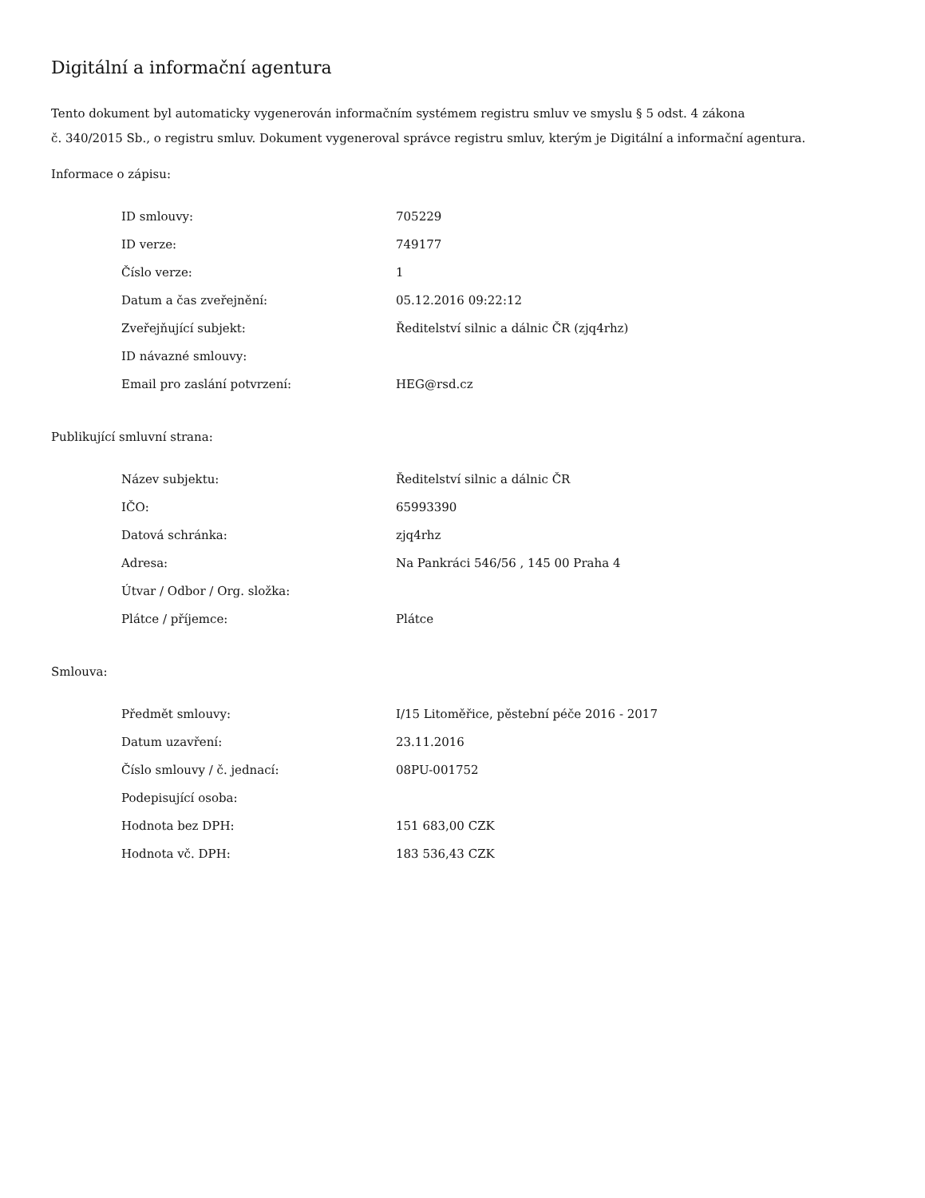Digitální a informační agentura
Tento dokument byl automaticky vygenerován informačním systémem registru smluv ve smyslu § 5 odst. 4 zákona
č. 340/2015 Sb., o registru smluv. Dokument vygeneroval správce registru smluv, kterým je Digitální a informační agentura.
Informace o zápisu:
| ID smlouvy: | 705229 |
| ID verze: | 749177 |
| Číslo verze: | 1 |
| Datum a čas zveřejnění: | 05.12.2016 09:22:12 |
| Zveřejňující subjekt: | Ředitelství silnic a dálnic ČR (zjq4rhz) |
| ID návazné smlouvy: | |
| Email pro zaslání potvrzení: | HEG@rsd.cz |
Publikující smluvní strana:
| Název subjektu: | Ředitelství silnic a dálnic ČR |
| IČO: | 65993390 |
| Datová schránka: | zjq4rhz |
| Adresa: | Na Pankráci 546/56 , 145 00 Praha 4 |
| Útvar / Odbor / Org. složka: | |
| Plátce / příjemce: | Plátce |
Smlouva:
| Předmět smlouvy: | I/15 Litoměřice, pěstební péče 2016 - 2017 |
| Datum uzavření: | 23.11.2016 |
| Číslo smlouvy / č. jednací: | 08PU-001752 |
| Podepisující osoba: | |
| Hodnota bez DPH: | 151 683,00 CZK |
| Hodnota vč. DPH: | 183 536,43 CZK |